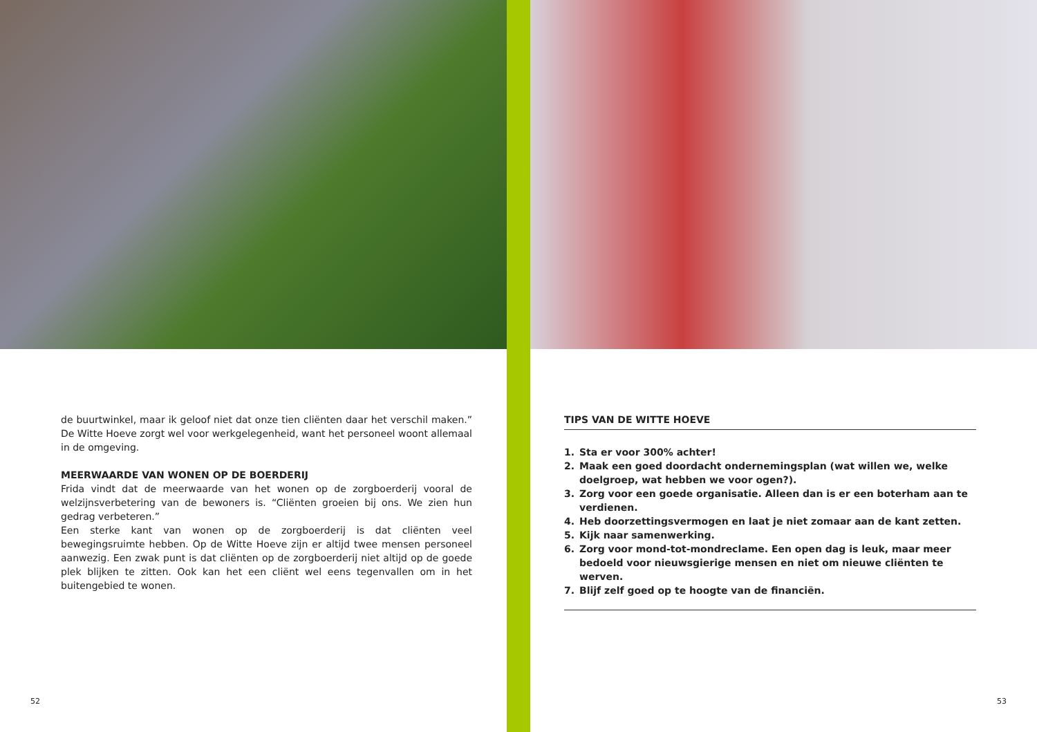de buurtwinkel, maar ik geloof niet dat onze tien cliënten daar het verschil maken.” De Witte Hoeve zorgt wel voor werkgelegenheid, want het personeel woont allemaal in de omgeving.
MEERWAARDE VAN WONEN OP DE BOERDERIJ
Frida vindt dat de meerwaarde van het wonen op de zorgboerderij vooral de welzijnsverbetering van de bewoners is. “Cliënten groeien bij ons. We zien hun gedrag verbeteren.”
Een sterke kant van wonen op de zorgboerderij is dat cliënten veel bewegingsruimte hebben. Op de Witte Hoeve zijn er altijd twee mensen personeel aanwezig. Een zwak punt is dat cliënten op de zorgboerderij niet altijd op de goede plek blijken te zitten. Ook kan het een cliënt wel eens tegenvallen om in het buitengebied te wonen.
52
TIPS VAN DE WITTE HOEVE
1. Sta er voor 300% achter!
2. Maak een goed doordacht ondernemingsplan (wat willen we, welke doelgroep, wat hebben we voor ogen?).
3. Zorg voor een goede organisatie. Alleen dan is er een boterham aan te verdienen.
4. Heb doorzettingsvermogen en laat je niet zomaar aan de kant zetten.
5. Kijk naar samenwerking.
6. Zorg voor mond-tot-mondreclame. Een open dag is leuk, maar meer bedoeld voor nieuwsgierige mensen en niet om nieuwe cliënten te werven.
7. Blijf zelf goed op te hoogte van de financiën.
53